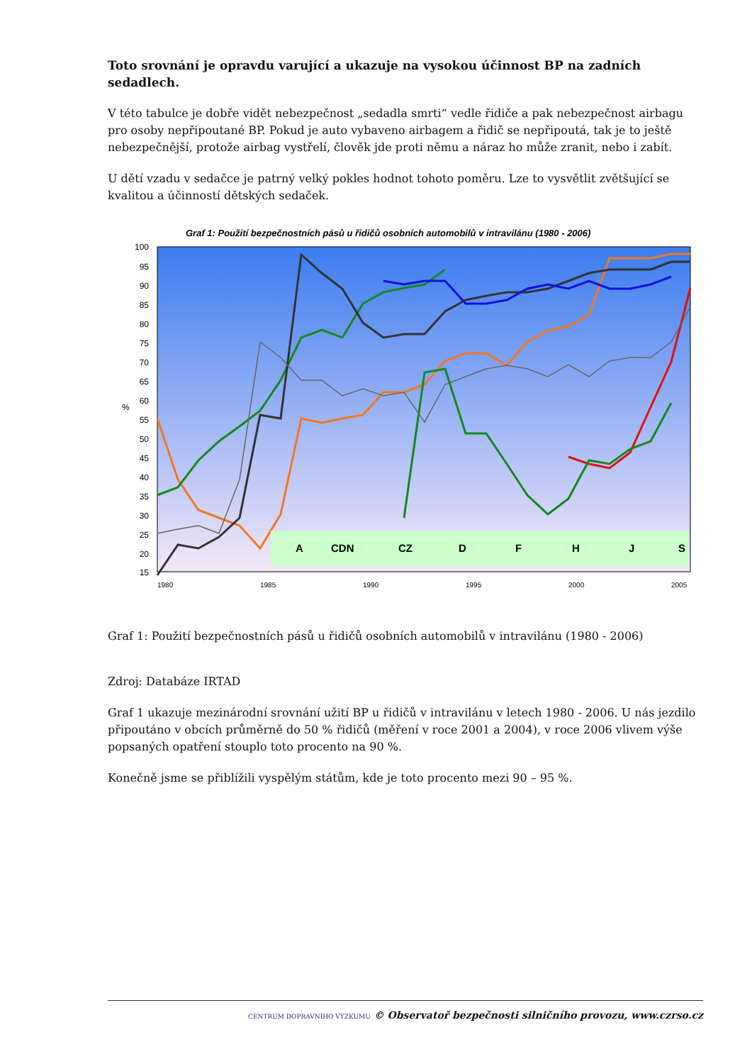Toto srovnání je opravdu varující a ukazuje na vysokou účinnost BP na zadních sedadlech.
V této tabulce je dobře vidět nebezpečnost „sedadla smrti“ vedle řidiče a pak nebezpečnost airbagu pro osoby nepřipoutané BP. Pokud je auto vybaveno airbagem a řidič se nepřipoutá, tak je to ještě nebezpečnější, protože airbag vystřelí, člověk jde proti němu a náraz ho může zranit, nebo i zabít.
U dětí vzadu v sedačce je patrný velký pokles hodnot tohoto poměru. Lze to vysvětlit zvětšující se kvalitou a účinností dětských sedaček.
Graf 1: Použití bezpečnostních pásů u řidičů osobních automobilů v intravilánu (1980 - 2006)
100
95
90
85
80
75
70
65
60
55
50
45
40
35
30
25
20
15
%
A
CDN
CZ
D
F
H
J
S
1980
1985
1990
1995
2000
2005
Graf 1: Použití bezpečnostních pásů u řidičů osobních automobilů v intravilánu (1980 - 2006)
Zdroj: Databáze IRTAD
Graf 1 ukazuje mezinárodní srovnání užití BP u řidičů v intravilánu v letech 1980 - 2006. U nás jezdilo připoutáno v obcích průměrně do 50 % řidičů (měření v roce 2001 a 2004), v roce 2006 vlivem výše popsaných opatření stouplo toto procento na 90 %.
Konečně jsme se přiblížili vyspělým státům, kde je toto procento mezi 90 – 95 %.
CENTRUM DOPRAVNÍHO VÝZKUMU © Observatoř bezpečnosti silničního provozu, www.czrso.cz